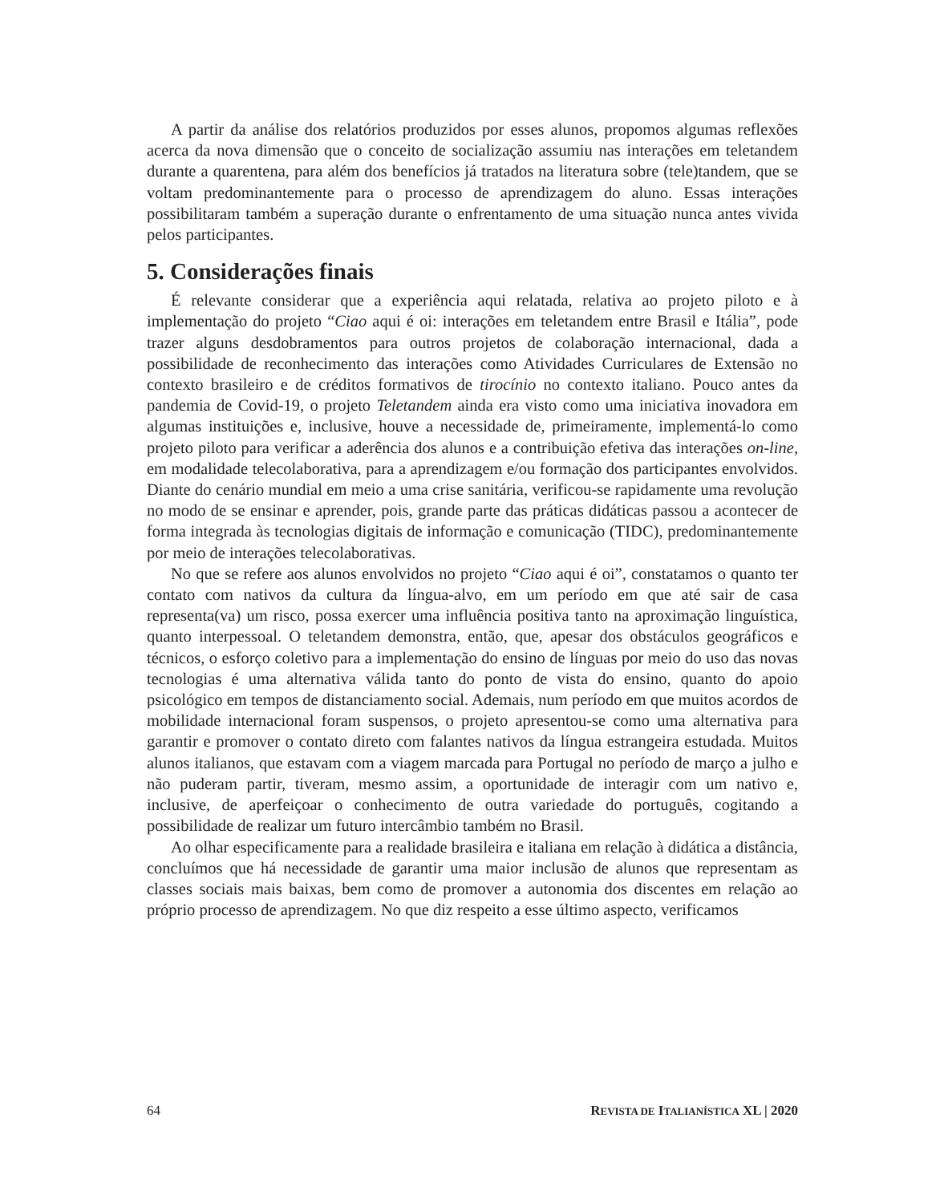A partir da análise dos relatórios produzidos por esses alunos, propomos algumas reflexões acerca da nova dimensão que o conceito de socialização assumiu nas interações em teletandem durante a quarentena, para além dos benefícios já tratados na literatura sobre (tele)tandem, que se voltam predominantemente para o processo de aprendizagem do aluno. Essas interações possibilitaram também a superação durante o enfrentamento de uma situação nunca antes vivida pelos participantes.
5. Considerações finais
É relevante considerar que a experiência aqui relatada, relativa ao projeto piloto e à implementação do projeto “Ciao aqui é oi: interações em teletandem entre Brasil e Itália”, pode trazer alguns desdobramentos para outros projetos de colaboração internacional, dada a possibilidade de reconhecimento das interações como Atividades Curriculares de Extensão no contexto brasileiro e de créditos formativos de tirocínio no contexto italiano. Pouco antes da pandemia de Covid-19, o projeto Teletandem ainda era visto como uma iniciativa inovadora em algumas instituições e, inclusive, houve a necessidade de, primeiramente, implementá-lo como projeto piloto para verificar a aderência dos alunos e a contribuição efetiva das interações on-line, em modalidade telecolaborativa, para a aprendizagem e/ou formação dos participantes envolvidos. Diante do cenário mundial em meio a uma crise sanitária, verificou-se rapidamente uma revolução no modo de se ensinar e aprender, pois, grande parte das práticas didáticas passou a acontecer de forma integrada às tecnologias digitais de informação e comunicação (TIDC), predominantemente por meio de interações telecolaborativas.
No que se refere aos alunos envolvidos no projeto “Ciao aqui é oi”, constatamos o quanto ter contato com nativos da cultura da língua-alvo, em um período em que até sair de casa representa(va) um risco, possa exercer uma influência positiva tanto na aproximação linguística, quanto interpessoal. O teletandem demonstra, então, que, apesar dos obstáculos geográficos e técnicos, o esforço coletivo para a implementação do ensino de línguas por meio do uso das novas tecnologias é uma alternativa válida tanto do ponto de vista do ensino, quanto do apoio psicológico em tempos de distanciamento social. Ademais, num período em que muitos acordos de mobilidade internacional foram suspensos, o projeto apresentou-se como uma alternativa para garantir e promover o contato direto com falantes nativos da língua estrangeira estudada. Muitos alunos italianos, que estavam com a viagem marcada para Portugal no período de março a julho e não puderam partir, tiveram, mesmo assim, a oportunidade de interagir com um nativo e, inclusive, de aperfeiçoar o conhecimento de outra variedade do português, cogitando a possibilidade de realizar um futuro intercâmbio também no Brasil.
Ao olhar especificamente para a realidade brasileira e italiana em relação à didática a distância, concluímos que há necessidade de garantir uma maior inclusão de alunos que representam as classes sociais mais baixas, bem como de promover a autonomia dos discentes em relação ao próprio processo de aprendizagem. No que diz respeito a esse último aspecto, verificamos
64 REVISTA DE ITALIANÍSTICA XL | 2020